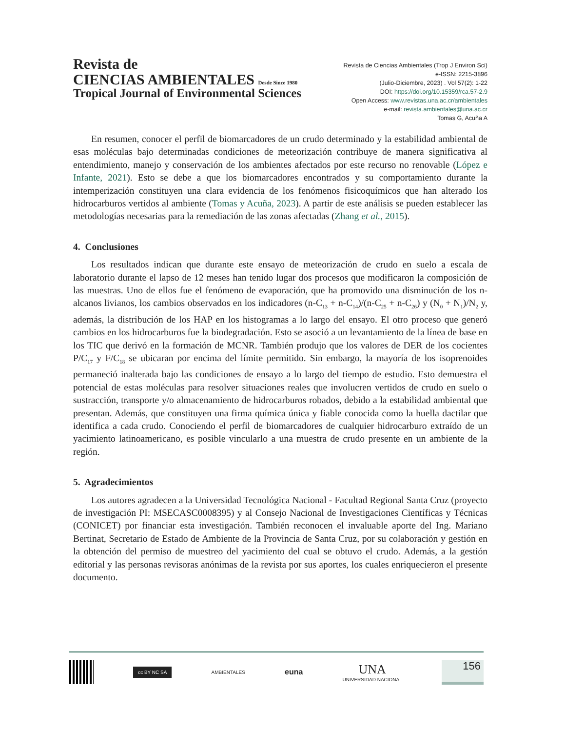Revista de
CIENCIAS AMBIENTALES Desde Since 1980
Tropical Journal of Environmental Sciences
Revista de Ciencias Ambientales (Trop J Environ Sci)
e-ISSN: 2215-3896
(Julio-Diciembre, 2023) . Vol 57(2): 1-22
DOI: https://doi.org/10.15359/rca.57-2.9
Open Access: www.revistas.una.ac.cr/ambientales
e-mail: revista.ambientales@una.ac.cr
Tomas G, Acuña A
En resumen, conocer el perfil de biomarcadores de un crudo determinado y la estabilidad ambiental de esas moléculas bajo determinadas condiciones de meteorización contribuye de manera significativa al entendimiento, manejo y conservación de los ambientes afectados por este recurso no renovable (López e Infante, 2021). Esto se debe a que los biomarcadores encontrados y su comportamiento durante la intemperización constituyen una clara evidencia de los fenómenos fisicoquímicos que han alterado los hidrocarburos vertidos al ambiente (Tomas y Acuña, 2023). A partir de este análisis se pueden establecer las metodologías necesarias para la remediación de las zonas afectadas (Zhang et al., 2015).
4. Conclusiones
Los resultados indican que durante este ensayo de meteorización de crudo en suelo a escala de laboratorio durante el lapso de 12 meses han tenido lugar dos procesos que modificaron la composición de las muestras. Uno de ellos fue el fenómeno de evaporación, que ha promovido una disminución de los n-alcanos livianos, los cambios observados en los indicadores (n-C<sub>13</sub> + n-C<sub>14</sub>)/(n-C<sub>25</sub> + n-C<sub>26</sub>) y (N<sub>0</sub> + N<sub>1</sub>)/N<sub>2</sub> y, además, la distribución de los HAP en los histogramas a lo largo del ensayo. El otro proceso que generó cambios en los hidrocarburos fue la biodegradación. Esto se asoció a un levantamiento de la línea de base en los TIC que derivó en la formación de MCNR. También produjo que los valores de DER de los cocientes P/C<sub>17</sub> y F/C<sub>18</sub> se ubicaran por encima del límite permitido. Sin embargo, la mayoría de los isoprenoides permaneció inalterada bajo las condiciones de ensayo a lo largo del tiempo de estudio. Esto demuestra el potencial de estas moléculas para resolver situaciones reales que involucren vertidos de crudo en suelo o sustracción, transporte y/o almacenamiento de hidrocarburos robados, debido a la estabilidad ambiental que presentan. Además, que constituyen una firma química única y fiable conocida como la huella dactilar que identifica a cada crudo. Conociendo el perfil de biomarcadores de cualquier hidrocarburo extraído de un yacimiento latinoamericano, es posible vincularlo a una muestra de crudo presente en un ambiente de la región.
5. Agradecimientos
Los autores agradecen a la Universidad Tecnológica Nacional - Facultad Regional Santa Cruz (proyecto de investigación PI: MSECASC0008395) y al Consejo Nacional de Investigaciones Científicas y Técnicas (CONICET) por financiar esta investigación. También reconocen el invaluable aporte del Ing. Mariano Bertinat, Secretario de Estado de Ambiente de la Provincia de Santa Cruz, por su colaboración y gestión en la obtención del permiso de muestreo del yacimiento del cual se obtuvo el crudo. Además, a la gestión editorial y las personas revisoras anónimas de la revista por sus aportes, los cuales enriquecieron el presente documento.
cc BY NC SA
AMBIENTALES
euna
UNA
UNIVERSIDAD NACIONAL
156